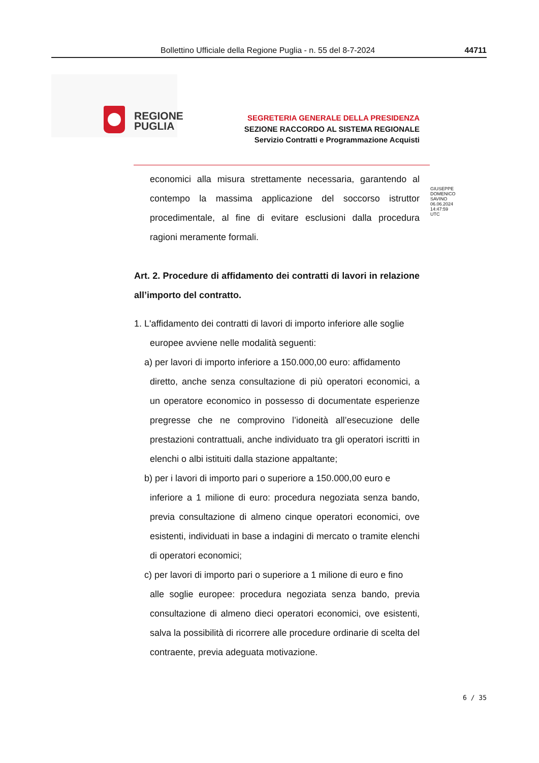Bollettino Ufficiale della Regione Puglia - n. 55 del 8-7-2024 44711
REGIONE
PUGLIA
SEGRETERIA GENERALE DELLA PRESIDENZA
SEZIONE RACCORDO AL SISTEMA REGIONALE
Servizio Contratti e Programmazione Acquisti
GIUSEPPE
DOMENICO
SAVINO
06.06.2024
14:47:59
UTC
economici alla misura strettamente necessaria, garantendo al contempo la massima applicazione del soccorso istruttor procedimentale, al fine di evitare esclusioni dalla procedura ragioni meramente formali.
Art. 2. Procedure di affidamento dei contratti di lavori in relazione all’importo del contratto.
1. L'affidamento dei contratti di lavori di importo inferiore alle soglie
europee avviene nelle modalità seguenti:
a) per lavori di importo inferiore a 150.000,00 euro: affidamento
diretto, anche senza consultazione di più operatori economici, a un operatore economico in possesso di documentate esperienze pregresse che ne comprovino l’idoneità all’esecuzione delle prestazioni contrattuali, anche individuato tra gli operatori iscritti in elenchi o albi istituiti dalla stazione appaltante;
b) per i lavori di importo pari o superiore a 150.000,00 euro e
inferiore a 1 milione di euro: procedura negoziata senza bando, previa consultazione di almeno cinque operatori economici, ove esistenti, individuati in base a indagini di mercato o tramite elenchi di operatori economici;
c) per lavori di importo pari o superiore a 1 milione di euro e fino
alle soglie europee: procedura negoziata senza bando, previa consultazione di almeno dieci operatori economici, ove esistenti, salva la possibilità di ricorrere alle procedure ordinarie di scelta del contraente, previa adeguata motivazione.
6 / 35